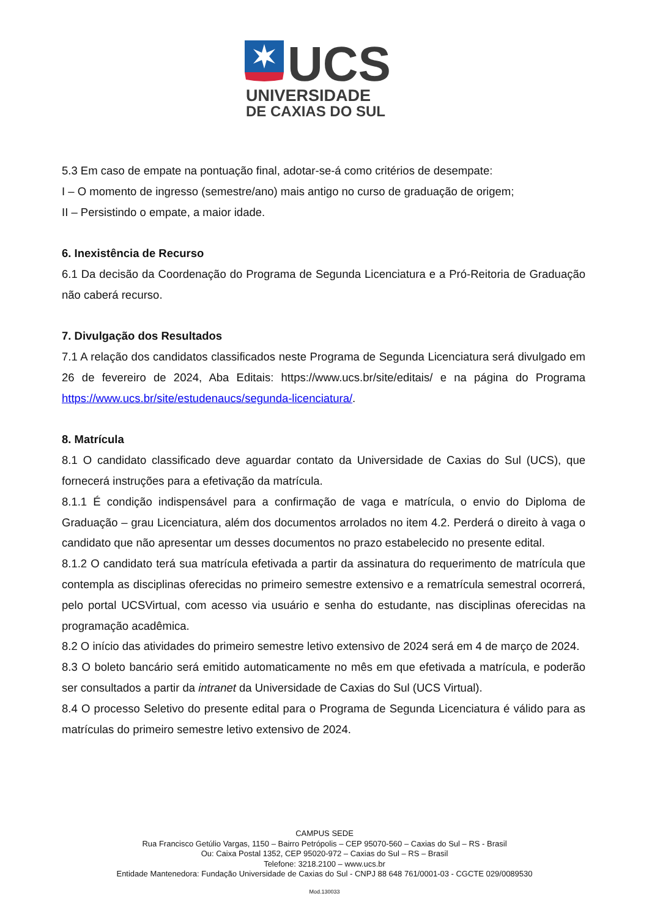UCS
UNIVERSIDADE
DE CAXIAS DO SUL
5.3 Em caso de empate na pontuação final, adotar-se-á como critérios de desempate:
I – O momento de ingresso (semestre/ano) mais antigo no curso de graduação de origem;
II – Persistindo o empate, a maior idade.
6. Inexistência de Recurso
6.1 Da decisão da Coordenação do Programa de Segunda Licenciatura e a Pró-Reitoria de Graduação não caberá recurso.
7. Divulgação dos Resultados
7.1 A relação dos candidatos classificados neste Programa de Segunda Licenciatura será divulgado em 26 de fevereiro de 2024, Aba Editais: https://www.ucs.br/site/editais/ e na página do Programa https://www.ucs.br/site/estudenaucs/segunda-licenciatura/.
8. Matrícula
8.1 O candidato classificado deve aguardar contato da Universidade de Caxias do Sul (UCS), que fornecerá instruções para a efetivação da matrícula.
8.1.1 É condição indispensável para a confirmação de vaga e matrícula, o envio do Diploma de Graduação – grau Licenciatura, além dos documentos arrolados no item 4.2. Perderá o direito à vaga o candidato que não apresentar um desses documentos no prazo estabelecido no presente edital.
8.1.2 O candidato terá sua matrícula efetivada a partir da assinatura do requerimento de matrícula que contempla as disciplinas oferecidas no primeiro semestre extensivo e a rematrícula semestral ocorrerá, pelo portal UCSVirtual, com acesso via usuário e senha do estudante, nas disciplinas oferecidas na programação acadêmica.
8.2 O início das atividades do primeiro semestre letivo extensivo de 2024 será em 4 de março de 2024.
8.3 O boleto bancário será emitido automaticamente no mês em que efetivada a matrícula, e poderão ser consultados a partir da intranet da Universidade de Caxias do Sul (UCS Virtual).
8.4 O processo Seletivo do presente edital para o Programa de Segunda Licenciatura é válido para as matrículas do primeiro semestre letivo extensivo de 2024.
CAMPUS SEDE
Rua Francisco Getúlio Vargas, 1150 – Bairro Petrópolis – CEP 95070-560 – Caxias do Sul – RS - Brasil
Ou: Caixa Postal 1352, CEP 95020-972 – Caxias do Sul – RS – Brasil
Telefone: 3218.2100 – www.ucs.br
Entidade Mantenedora: Fundação Universidade de Caxias do Sul - CNPJ 88 648 761/0001-03 - CGCTE 029/0089530
Mod.130033